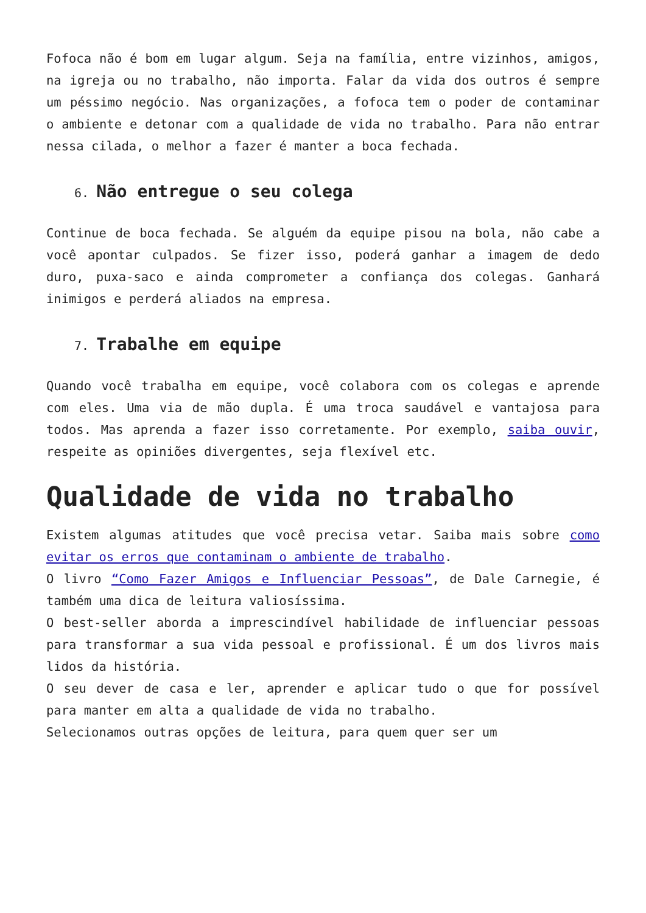Fofoca não é bom em lugar algum. Seja na família, entre vizinhos, amigos, na igreja ou no trabalho, não importa. Falar da vida dos outros é sempre um péssimo negócio. Nas organizações, a fofoca tem o poder de contaminar o ambiente e detonar com a qualidade de vida no trabalho. Para não entrar nessa cilada, o melhor a fazer é manter a boca fechada.
6. Não entregue o seu colega
Continue de boca fechada. Se alguém da equipe pisou na bola, não cabe a você apontar culpados. Se fizer isso, poderá ganhar a imagem de dedo duro, puxa-saco e ainda comprometer a confiança dos colegas. Ganhará inimigos e perderá aliados na empresa.
7. Trabalhe em equipe
Quando você trabalha em equipe, você colabora com os colegas e aprende com eles. Uma via de mão dupla. É uma troca saudável e vantajosa para todos. Mas aprenda a fazer isso corretamente. Por exemplo, saiba ouvir, respeite as opiniões divergentes, seja flexível etc.
Qualidade de vida no trabalho
Existem algumas atitudes que você precisa vetar. Saiba mais sobre como evitar os erros que contaminam o ambiente de trabalho.
O livro “Como Fazer Amigos e Influenciar Pessoas”, de Dale Carnegie, é também uma dica de leitura valiosíssima.
O best-seller aborda a imprescindível habilidade de influenciar pessoas para transformar a sua vida pessoal e profissional. É um dos livros mais lidos da história.
O seu dever de casa e ler, aprender e aplicar tudo o que for possível para manter em alta a qualidade de vida no trabalho.
Selecionamos outras opções de leitura, para quem quer ser um